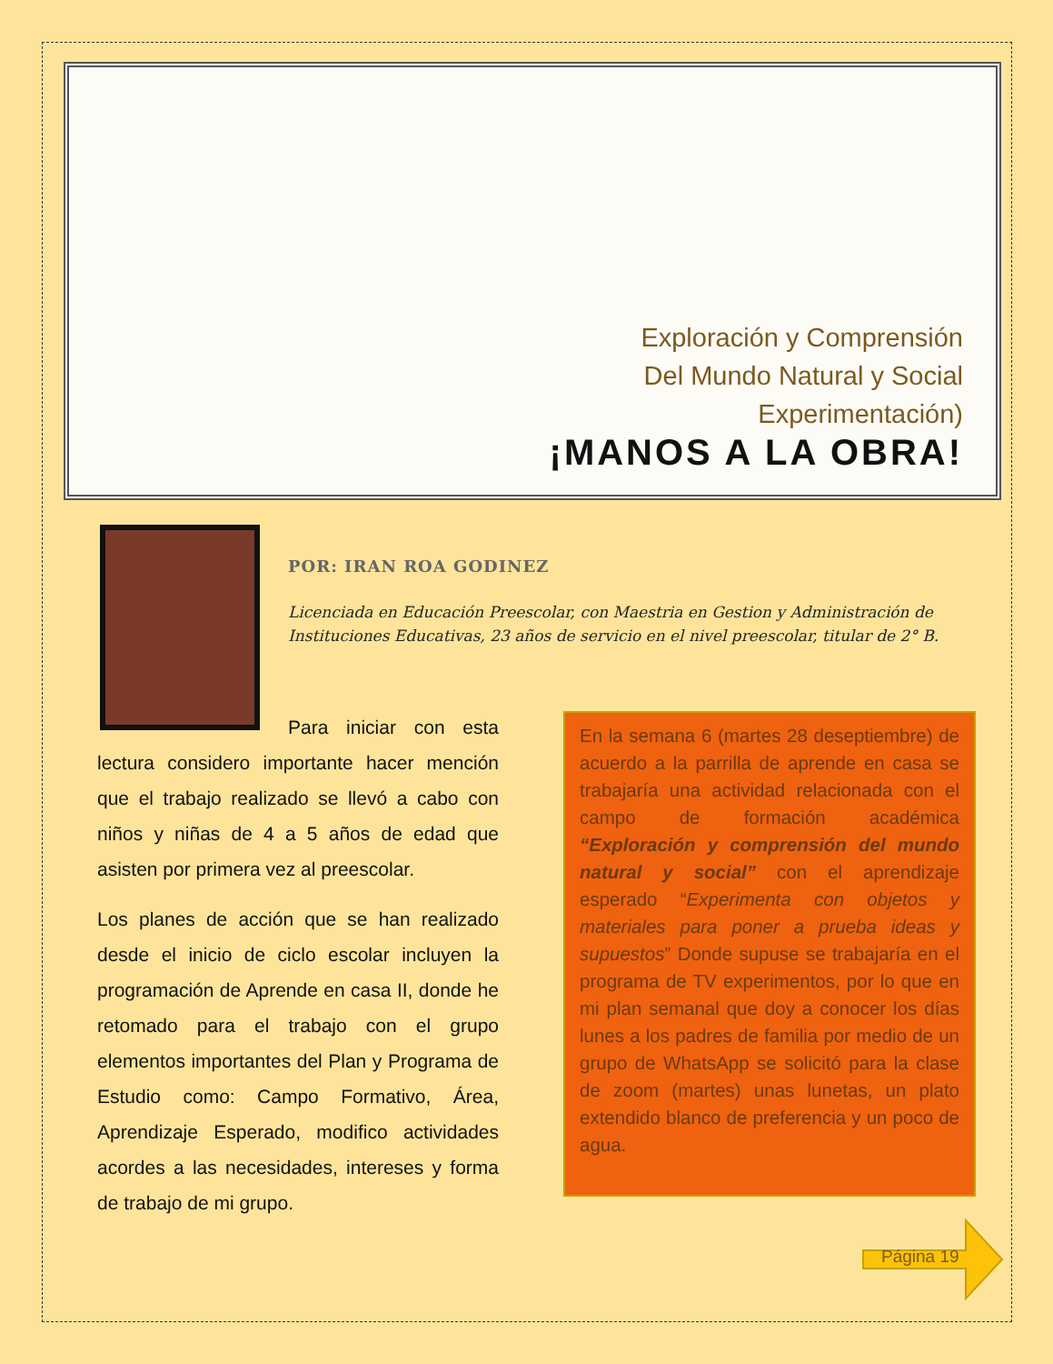Exploración y Comprensión
Del Mundo Natural y Social
Experimentación)
¡MANOS A LA OBRA!
POR: IRAN ROA GODINEZ
Licenciada en Educación Preescolar, con Maestria en Gestion y Administración de Instituciones Educativas, 23 años de servicio en el nivel preescolar, titular de 2° B.
Para iniciar con esta lectura considero importante hacer mención que el trabajo realizado se llevó a cabo con niños y niñas de 4 a 5 años de edad que asisten por primera vez al preescolar.
Los planes de acción que se han realizado desde el inicio de ciclo escolar incluyen la programación de Aprende en casa II, donde he retomado para el trabajo con el grupo elementos importantes del Plan y Programa de Estudio como: Campo Formativo, Área, Aprendizaje Esperado, modifico actividades acordes a las necesidades, intereses y forma de trabajo de mi grupo.
En la semana 6 (martes 28 deseptiembre) de acuerdo a la parrilla de aprende en casa se trabajaría una actividad relacionada con el campo de formación académica “Exploración y comprensión del mundo natural y social” con el aprendizaje esperado “Experimenta con objetos y materiales para poner a prueba ideas y supuestos” Donde supuse se trabajaría en el programa de TV experimentos, por lo que en mi plan semanal que doy a conocer los días lunes a los padres de familia por medio de un grupo de WhatsApp se solicitó para la clase de zoom (martes) unas lunetas, un plato extendido blanco de preferencia y un poco de agua.
Página 19